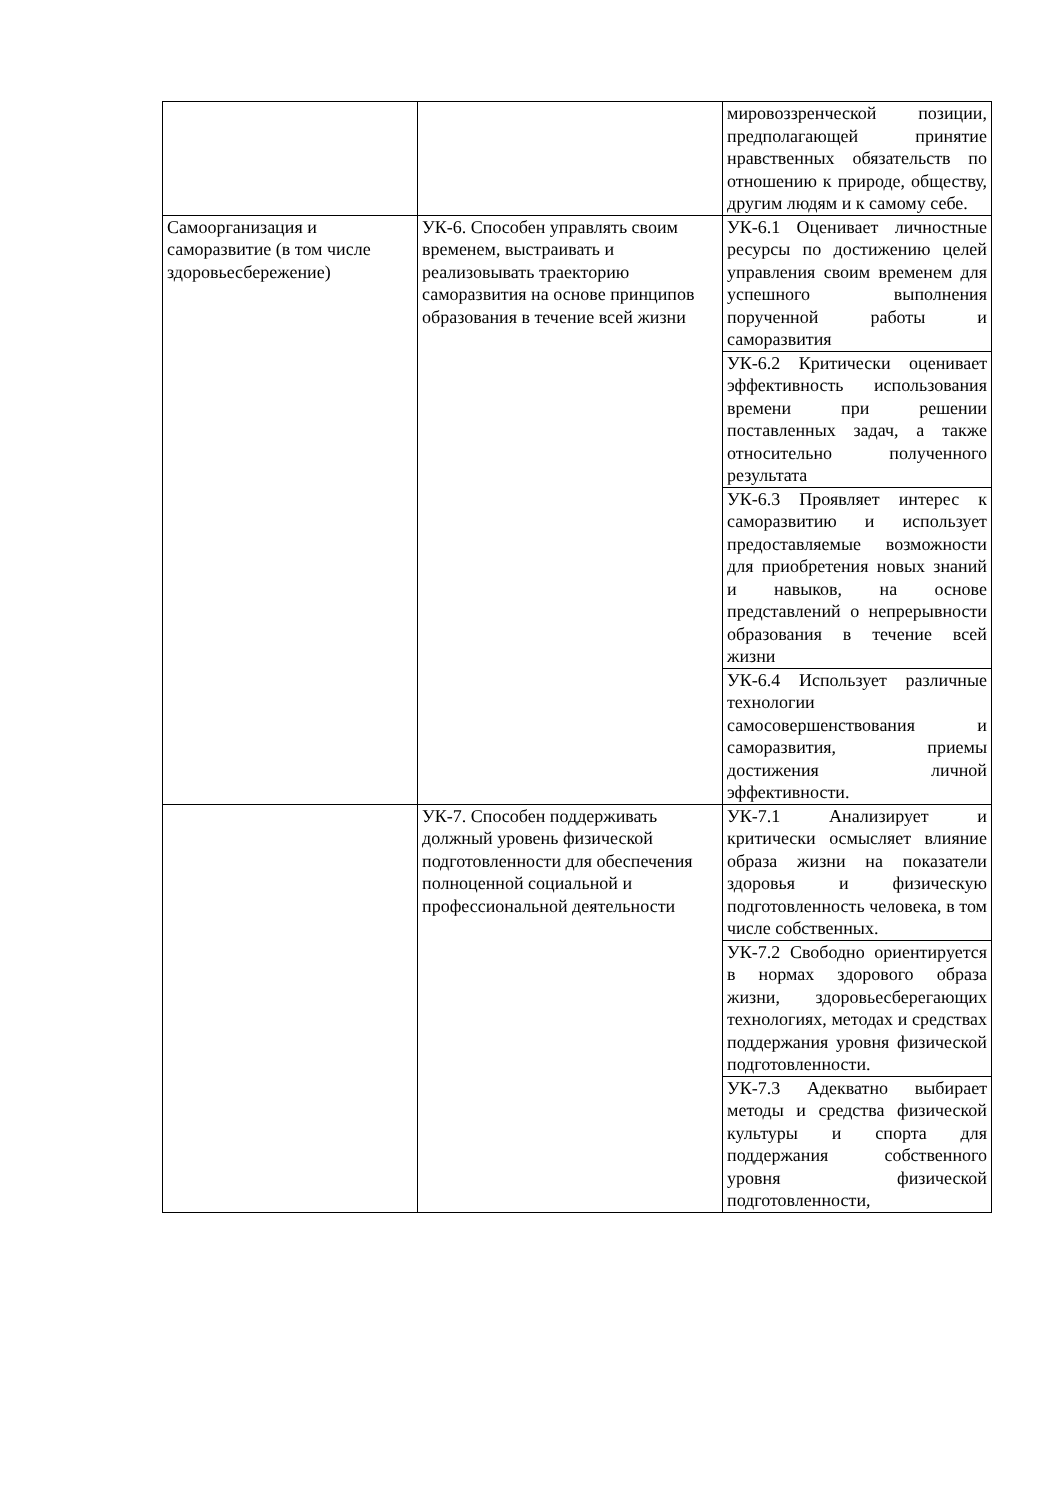| | | мировоззренческой позиции, предполагающей принятие нравственных обязательств по отношению к природе, обществу, другим людям и к самому себе. |
| Самоорганизация и саморазвитие (в том числе здоровьесбережение) | УК-6. Способен управлять своим временем, выстраивать и реализовывать траекторию саморазвития на основе принципов образования в течение всей жизни | УК-6.1 Оценивает личностные ресурсы по достижению целей управления своим временем для успешного выполнения порученной работы и саморазвития |
| | | УК-6.2 Критически оценивает эффективность использования времени при решении поставленных задач, а также относительно полученного результата |
| | | УК-6.3 Проявляет интерес к саморазвитию и использует предоставляемые возможности для приобретения новых знаний и навыков, на основе представлений о непрерывности образования в течение всей жизни |
| | | УК-6.4 Использует различные технологии самосовершенствования и саморазвития, приемы достижения личной эффективности. |
| | УК-7. Способен поддерживать должный уровень физической подготовленности для обеспечения полноценной социальной и профессиональной деятельности | УК-7.1 Анализирует и критически осмысляет влияние образа жизни на показатели здоровья и физическую подготовленность человека, в том числе собственных. |
| | | УК-7.2 Свободно ориентируется в нормах здорового образа жизни, здоровьесберегающих технологиях, методах и средствах поддержания уровня физической подготовленности. |
| | | УК-7.3 Адекватно выбирает методы и средства физической культуры и спорта для поддержания собственного уровня физической подготовленности, |